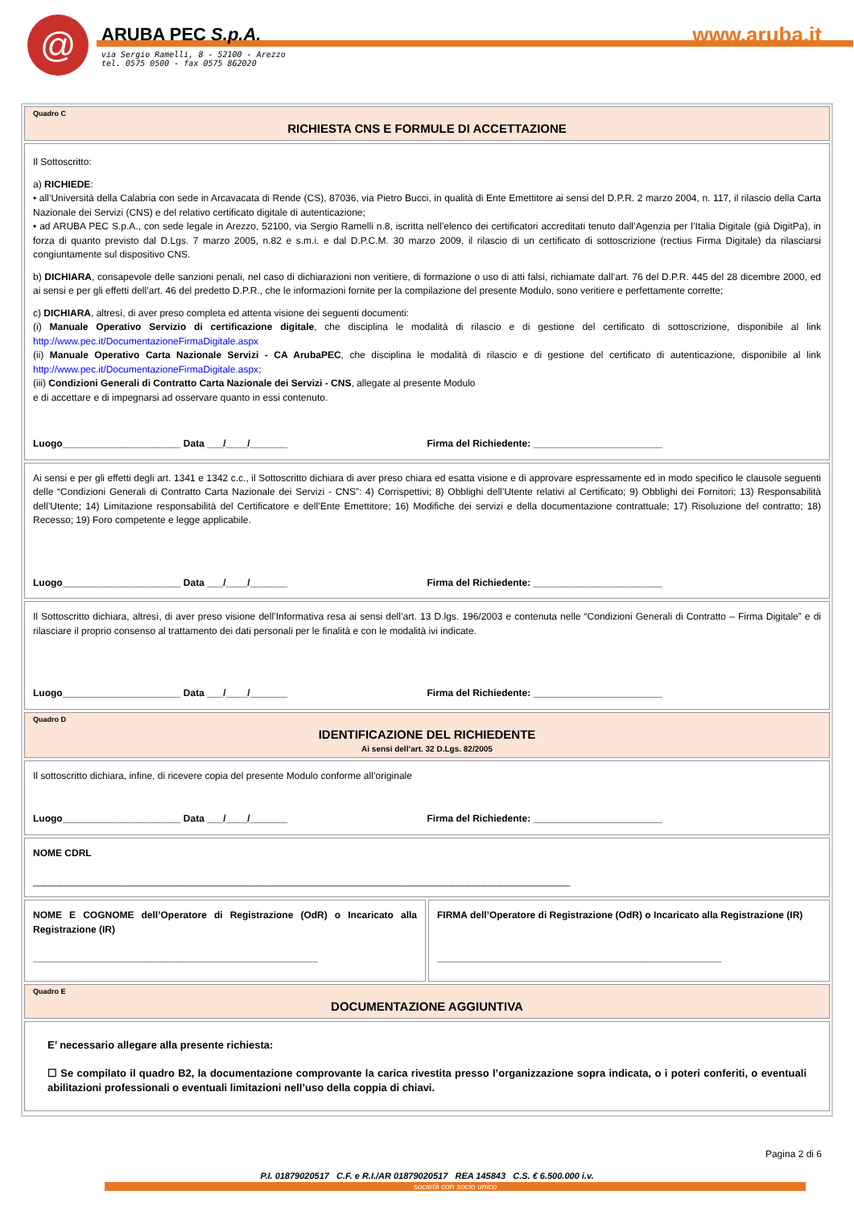@ ARUBA PEC S.p.A.
via Sergio Ramelli, 8 - 52100 - Arezzo
tel. 0575 0500 - fax 0575 862020
www.aruba.it
Quadro C
RICHIESTA CNS E FORMULE DI ACCETTAZIONE
Il Sottoscritto:
a) RICHIEDE:
• all’Università della Calabria con sede in Arcavacata di Rende (CS), 87036, via Pietro Bucci, in qualità di Ente Emettitore ai sensi del D.P.R. 2 marzo 2004, n. 117, il rilascio della Carta Nazionale dei Servizi (CNS) e del relativo certificato digitale di autenticazione;
• ad ARUBA PEC S.p.A., con sede legale in Arezzo, 52100, via Sergio Ramelli n.8, iscritta nell'elenco dei certificatori accreditati tenuto dall’Agenzia per l’Italia Digitale (già DigitPa), in forza di quanto previsto dal D.Lgs. 7 marzo 2005, n.82 e s.m.i. e dal D.P.C.M. 30 marzo 2009, il rilascio di un certificato di sottoscrizione (rectius Firma Digitale) da rilasciarsi congiuntamente sul dispositivo CNS.
b) DICHIARA, consapevole delle sanzioni penali, nel caso di dichiarazioni non veritiere, di formazione o uso di atti falsi, richiamate dall’art. 76 del D.P.R. 445 del 28 dicembre 2000, ed ai sensi e per gli effetti dell’art. 46 del predetto D.P.R., che le informazioni fornite per la compilazione del presente Modulo, sono veritiere e perfettamente corrette;
c) DICHIARA, altresì, di aver preso completa ed attenta visione dei seguenti documenti:
(i) Manuale Operativo Servizio di certificazione digitale, che disciplina le modalità di rilascio e di gestione del certificato di sottoscrizione, disponibile al link http://www.pec.it/DocumentazioneFirmaDigitale.aspx
(ii) Manuale Operativo Carta Nazionale Servizi - CA ArubaPEC, che disciplina le modalità di rilascio e di gestione del certificato di autenticazione, disponibile al link http://www.pec.it/DocumentazioneFirmaDigitale.aspx;
(iii) Condizioni Generali di Contratto Carta Nazionale dei Servizi - CNS, allegate al presente Modulo
e di accettare e di impegnarsi ad osservare quanto in essi contenuto.
Luogo______________________ Data ___/____/_______ Firma del Richiedente: ________________________
Ai sensi e per gli effetti degli art. 1341 e 1342 c.c., il Sottoscritto dichiara di aver preso chiara ed esatta visione e di approvare espressamente ed in modo specifico le clausole seguenti delle “Condizioni Generali di Contratto Carta Nazionale dei Servizi - CNS”: 4) Corrispettivi; 8) Obblighi dell’Utente relativi al Certificato; 9) Obblighi dei Fornitori; 13) Responsabilità dell’Utente; 14) Limitazione responsabilità del Certificatore e dell’Ente Emettitore; 16) Modifiche dei servizi e della documentazione contrattuale; 17) Risoluzione del contratto; 18) Recesso; 19) Foro competente e legge applicabile.
Luogo______________________ Data ___/____/_______ Firma del Richiedente: ________________________
Il Sottoscritto dichiara, altresì, di aver preso visione dell’Informativa resa ai sensi dell’art. 13 D.lgs. 196/2003 e contenuta nelle “Condizioni Generali di Contratto – Firma Digitale” e di rilasciare il proprio consenso al trattamento dei dati personali per le finalità e con le modalità ivi indicate.
Luogo______________________ Data ___/____/_______ Firma del Richiedente: ________________________
Quadro D
IDENTIFICAZIONE DEL RICHIEDENTE
Ai sensi dell’art. 32 D.Lgs. 82/2005
Il sottoscritto dichiara, infine, di ricevere copia del presente Modulo conforme all’originale
Luogo______________________ Data ___/____/_______ Firma del Richiedente: ________________________
NOME CDRL
____________________________________________________________________________________________________
NOME E COGNOME dell’Operatore di Registrazione (OdR) o Incaricato alla Registrazione (IR)
_____________________________________________________
FIRMA dell’Operatore di Registrazione (OdR) o Incaricato alla Registrazione (IR)
_____________________________________________________
Quadro E
DOCUMENTAZIONE AGGIUNTIVA
E’ necessario allegare alla presente richiesta:
☐ Se compilato il quadro B2, la documentazione comprovante la carica rivestita presso l’organizzazione sopra indicata, o i poteri conferiti, o eventuali abilitazioni professionali o eventuali limitazioni nell’uso della coppia di chiavi.
Pagina 2 di 6
P.I. 01879020517 C.F. e R.I./AR 01879020517 REA 145843 C.S. € 6.500.000 i.v.
società con socio unico